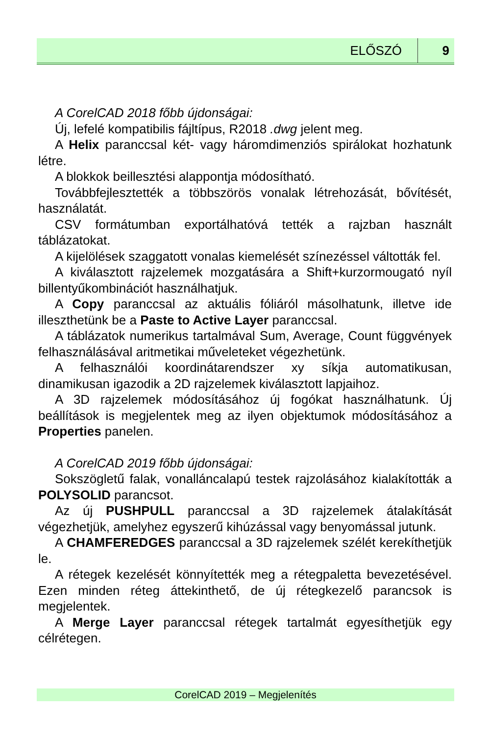ELŐSZÓ 9
A CorelCAD 2018 főbb újdonságai:
Új, lefelé kompatibilis fájltípus, R2018 .dwg jelent meg.
A Helix paranccsal két- vagy háromdimenziós spirálokat hozhatunk létre.
A blokkok beillesztési alappontja módosítható.
Továbbfejlesztették a többszörös vonalak létrehozását, bővítését, használatát.
CSV formátumban exportálhatóvá tették a rajzban használt táblázatokat.
A kijelölések szaggatott vonalas kiemelését színezéssel váltották fel.
A kiválasztott rajzelemek mozgatására a Shift+kurzormougató nyíl billentyűkombinációt használhatjuk.
A Copy paranccsal az aktuális fóliáról másolhatunk, illetve ide illeszthetünk be a Paste to Active Layer paranccsal.
A táblázatok numerikus tartalmával Sum, Average, Count függvények felhasználásával aritmetikai műveleteket végezhetünk.
A felhasználói koordinátarendszer xy síkja automatikusan, dinamikusan igazodik a 2D rajzelemek kiválasztott lapjaihoz.
A 3D rajzelemek módosításához új fogókat használhatunk. Új beállítások is megjelentek meg az ilyen objektumok módosításához a Properties panelen.
A CorelCAD 2019 főbb újdonságai:
Sokszögletű falak, vonalláncalapú testek rajzolásához kialakították a POLYSOLID parancsot.
Az új PUSHPULL paranccsal a 3D rajzelemek átalakítását végezhetjük, amelyhez egyszerű kihúzással vagy benyomással jutunk.
A CHAMFEREDGES paranccsal a 3D rajzelemek szélét kerekíthetjük le.
A rétegek kezelését könnyítették meg a rétegpaletta bevezetésével. Ezen minden réteg áttekinthető, de új rétegkezelő parancsok is megjelentek.
A Merge Layer paranccsal rétegek tartalmát egyesíthetjük egy célrétegen.
CorelCAD 2019 – Megjelenítés